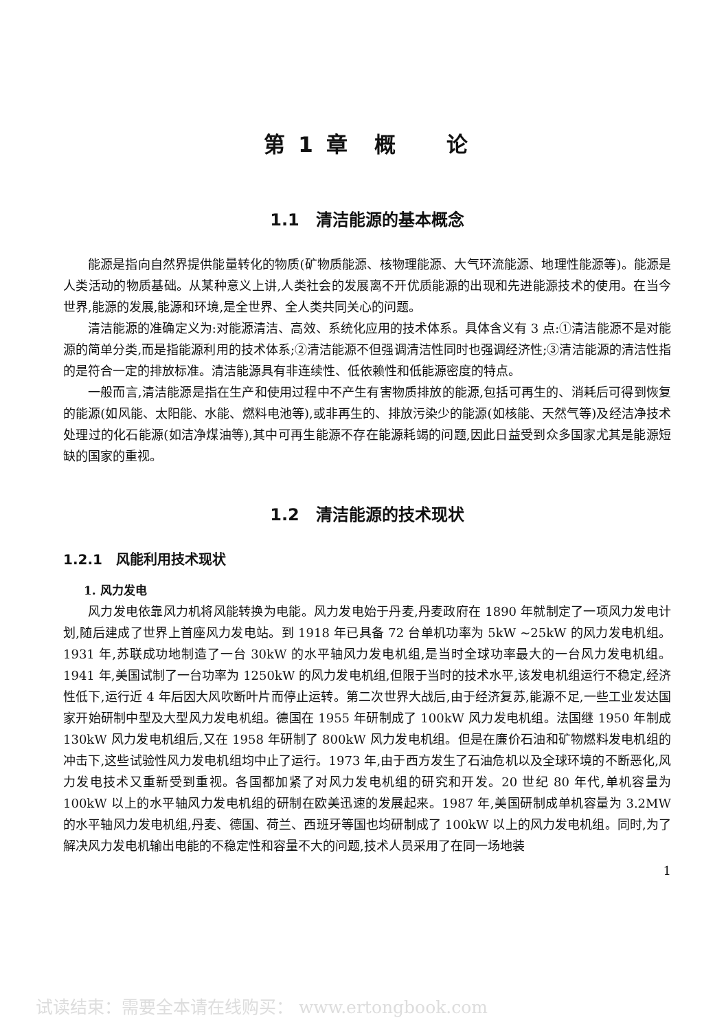第 1 章　概　　论
1.1　清洁能源的基本概念
能源是指向自然界提供能量转化的物质(矿物质能源、核物理能源、大气环流能源、地理性能源等)。能源是人类活动的物质基础。从某种意义上讲,人类社会的发展离不开优质能源的出现和先进能源技术的使用。在当今世界,能源的发展,能源和环境,是全世界、全人类共同关心的问题。
清洁能源的准确定义为:对能源清洁、高效、系统化应用的技术体系。具体含义有 3 点:①清洁能源不是对能源的简单分类,而是指能源利用的技术体系;②清洁能源不但强调清洁性同时也强调经济性;③清洁能源的清洁性指的是符合一定的排放标准。清洁能源具有非连续性、低依赖性和低能源密度的特点。
一般而言,清洁能源是指在生产和使用过程中不产生有害物质排放的能源,包括可再生的、消耗后可得到恢复的能源(如风能、太阳能、水能、燃料电池等),或非再生的、排放污染少的能源(如核能、天然气等)及经洁净技术处理过的化石能源(如洁净煤油等),其中可再生能源不存在能源耗竭的问题,因此日益受到众多国家尤其是能源短缺的国家的重视。
1.2　清洁能源的技术现状
1.2.1　风能利用技术现状
1. 风力发电
风力发电依靠风力机将风能转换为电能。风力发电始于丹麦,丹麦政府在 1890 年就制定了一项风力发电计划,随后建成了世界上首座风力发电站。到 1918 年已具备 72 台单机功率为 5kW ~25kW 的风力发电机组。1931 年,苏联成功地制造了一台 30kW 的水平轴风力发电机组,是当时全球功率最大的一台风力发电机组。1941 年,美国试制了一台功率为 1250kW 的风力发电机组,但限于当时的技术水平,该发电机组运行不稳定,经济性低下,运行近 4 年后因大风吹断叶片而停止运转。第二次世界大战后,由于经济复苏,能源不足,一些工业发达国家开始研制中型及大型风力发电机组。德国在 1955 年研制成了 100kW 风力发电机组。法国继 1950 年制成 130kW 风力发电机组后,又在 1958 年研制了 800kW 风力发电机组。但是在廉价石油和矿物燃料发电机组的冲击下,这些试验性风力发电机组均中止了运行。1973 年,由于西方发生了石油危机以及全球环境的不断恶化,风力发电技术又重新受到重视。各国都加紧了对风力发电机组的研究和开发。20 世纪 80 年代,单机容量为 100kW 以上的水平轴风力发电机组的研制在欧美迅速的发展起来。1987 年,美国研制成单机容量为 3.2MW 的水平轴风力发电机组,丹麦、德国、荷兰、西班牙等国也均研制成了 100kW 以上的风力发电机组。同时,为了解决风力发电机输出电能的不稳定性和容量不大的问题,技术人员采用了在同一场地装
1
试读结束：需要全本请在线购买： www.ertongbook.com